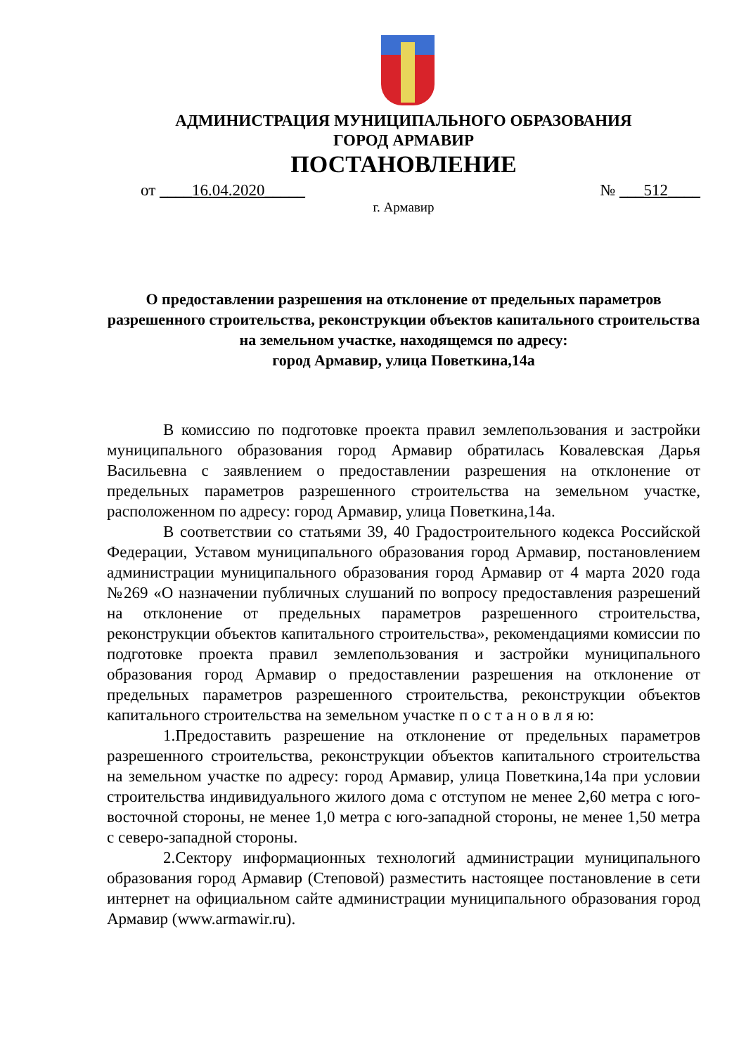АДМИНИСТРАЦИЯ МУНИЦИПАЛЬНОГО ОБРАЗОВАНИЯ
ГОРОД АРМАВИР
ПОСТАНОВЛЕНИЕ
от ____16.04.2020_____ № ___512____
г. Армавир
О предоставлении разрешения на отклонение от предельных параметров разрешенного строительства, реконструкции объектов капитального строительства на земельном участке, находящемся по адресу:
город Армавир, улица Поветкина,14а
В комиссию по подготовке проекта правил землепользования и застройки муниципального образования город Армавир обратилась Ковалевская Дарья Васильевна с заявлением о предоставлении разрешения на отклонение от предельных параметров разрешенного строительства на земельном участке, расположенном по адресу: город Армавир, улица Поветкина,14а.
В соответствии со статьями 39, 40 Градостроительного кодекса Российской Федерации, Уставом муниципального образования город Армавир, постановлением администрации муниципального образования город Армавир от 4 марта 2020 года №269 «О назначении публичных слушаний по вопросу предоставления разрешений на отклонение от предельных параметров разрешенного строительства, реконструкции объектов капитального строительства», рекомендациями комиссии по подготовке проекта правил землепользования и застройки муниципального образования город Армавир о предоставлении разрешения на отклонение от предельных параметров разрешенного строительства, реконструкции объектов капитального строительства на земельном участке п о с т а н о в л я ю:
1.Предоставить разрешение на отклонение от предельных параметров разрешенного строительства, реконструкции объектов капитального строительства на земельном участке по адресу: город Армавир, улица Поветкина,14а при условии строительства индивидуального жилого дома с отступом не менее 2,60 метра с юго-восточной стороны, не менее 1,0 метра с юго-западной стороны, не менее 1,50 метра с северо-западной стороны.
2.Сектору информационных технологий администрации муниципального образования город Армавир (Степовой) разместить настоящее постановление в сети интернет на официальном сайте администрации муниципального образования город Армавир (www.armawir.ru).